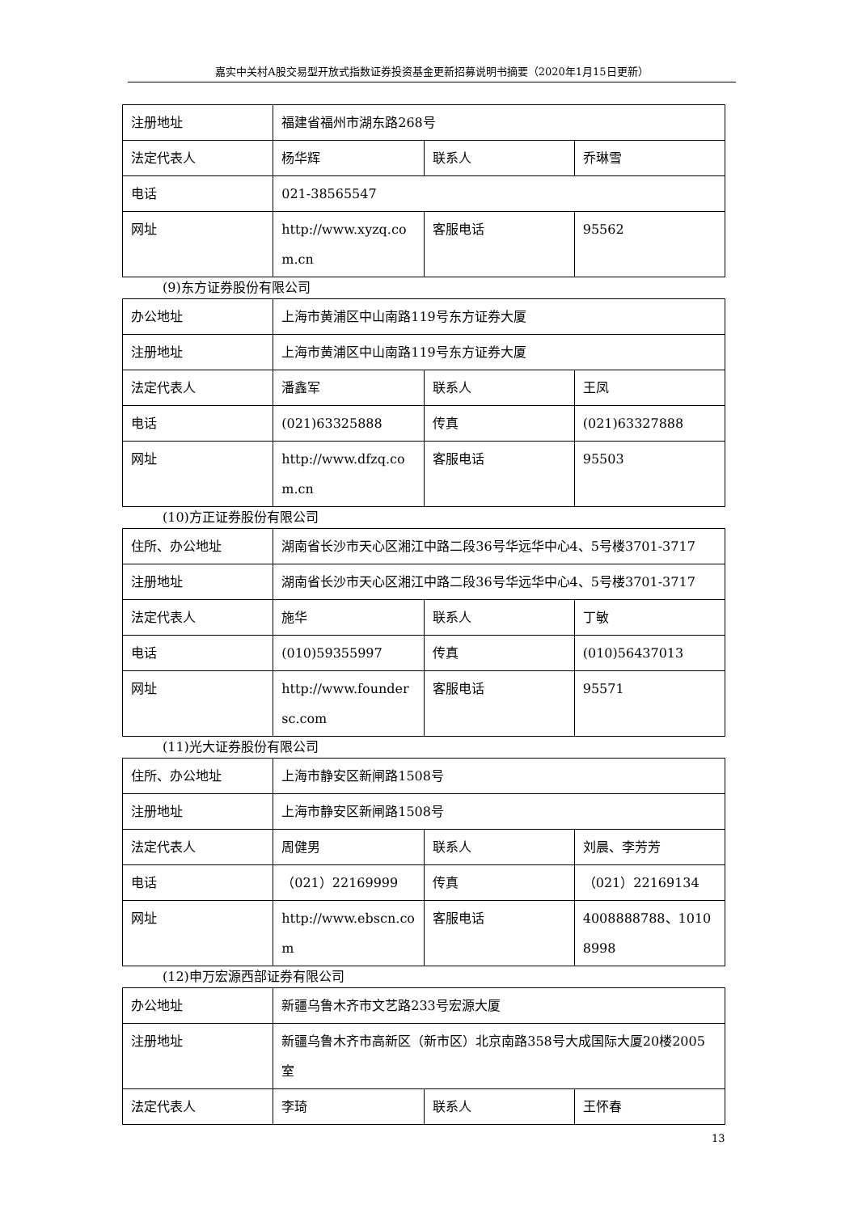嘉实中关村A股交易型开放式指数证券投资基金更新招募说明书摘要（2020年1月15日更新）
| 注册地址 | 福建省福州市湖东路268号 | | |
| 法定代表人 | 杨华辉 | 联系人 | 乔琳雪 |
| 电话 | 021-38565547 | | |
| 网址 | http://www.xyzq.com.cn | 客服电话 | 95562 |
(9)东方证券股份有限公司
| 办公地址 | 上海市黄浦区中山南路119号东方证券大厦 | | |
| 注册地址 | 上海市黄浦区中山南路119号东方证券大厦 | | |
| 法定代表人 | 潘鑫军 | 联系人 | 王凤 |
| 电话 | (021)63325888 | 传真 | (021)63327888 |
| 网址 | http://www.dfzq.com.cn | 客服电话 | 95503 |
(10)方正证券股份有限公司
| 住所、办公地址 | 湖南省长沙市天心区湘江中路二段36号华远华中心4、5号楼3701-3717 | | |
| 注册地址 | 湖南省长沙市天心区湘江中路二段36号华远华中心4、5号楼3701-3717 | | |
| 法定代表人 | 施华 | 联系人 | 丁敏 |
| 电话 | (010)59355997 | 传真 | (010)56437013 |
| 网址 | http://www.foundersc.com | 客服电话 | 95571 |
(11)光大证券股份有限公司
| 住所、办公地址 | 上海市静安区新闸路1508号 | | |
| 注册地址 | 上海市静安区新闸路1508号 | | |
| 法定代表人 | 周健男 | 联系人 | 刘晨、李芳芳 |
| 电话 | （021）22169999 | 传真 | （021）22169134 |
| 网址 | http://www.ebscn.com | 客服电话 | 4008888788、10108998 |
(12)申万宏源西部证券有限公司
| 办公地址 | 新疆乌鲁木齐市文艺路233号宏源大厦 | | |
| 注册地址 | 新疆乌鲁木齐市高新区（新市区）北京南路358号大成国际大厦20楼2005室 | | |
| 法定代表人 | 李琦 | 联系人 | 王怀春 |
13